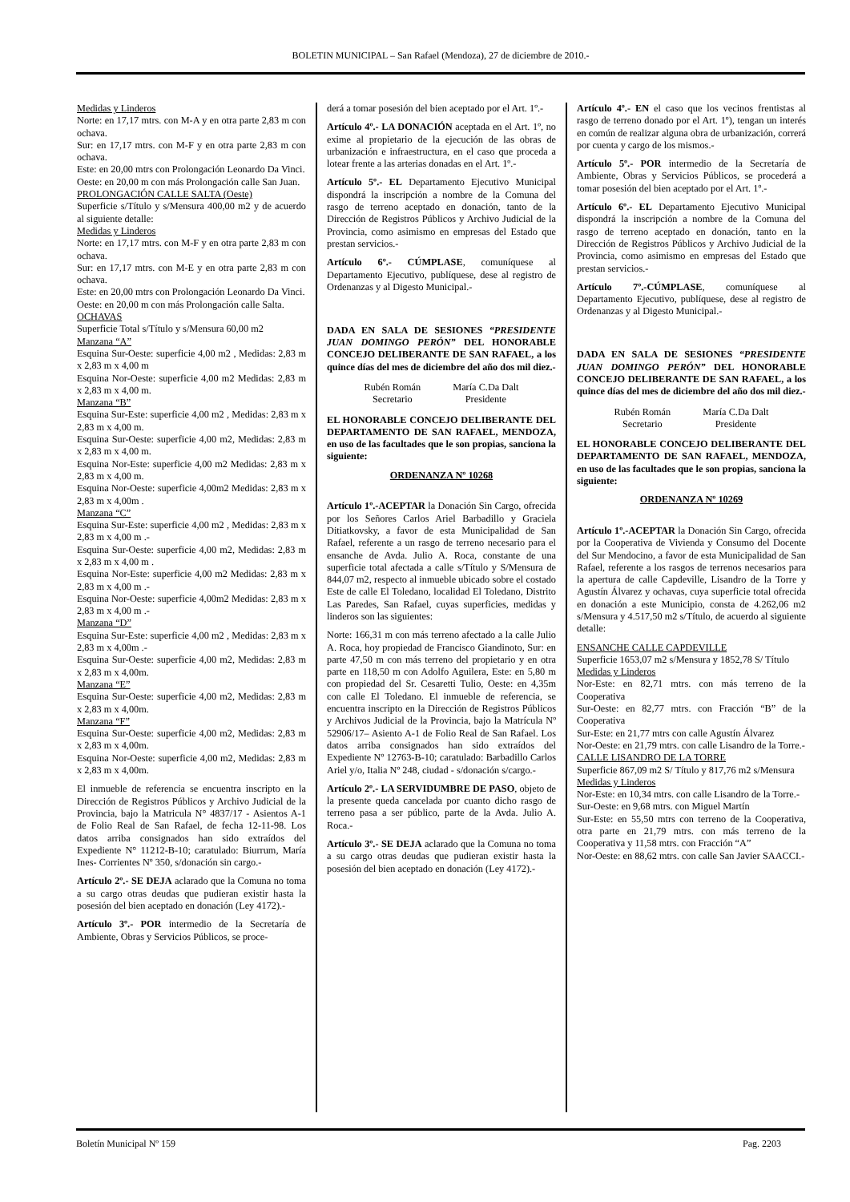BOLETIN MUNICIPAL – San Rafael (Mendoza), 27 de diciembre de 2010.-
Medidas y Linderos
Norte: en 17,17 mtrs. con M-A y en otra parte 2,83 m con ochava.
Sur: en 17,17 mtrs. con M-F y en otra parte 2,83 m con ochava.
Este: en 20,00 mtrs con Prolongación Leonardo Da Vinci.
Oeste: en 20,00 m con más Prolongación calle San Juan.
PROLONGACIÓN CALLE SALTA (Oeste)
Superficie s/Título y s/Mensura 400,00 m2 y de acuerdo al siguiente detalle:
Medidas y Linderos
Norte: en 17,17 mtrs. con M-F y en otra parte 2,83 m con ochava.
Sur: en 17,17 mtrs. con M-E y en otra parte 2,83 m con ochava.
Este: en 20,00 mtrs con Prolongación Leonardo Da Vinci.
Oeste: en 20,00 m con más Prolongación calle Salta.
OCHAVAS
Superficie Total s/Título y s/Mensura 60,00 m2
Manzana “A”
Esquina Sur-Oeste: superficie 4,00 m2 , Medidas: 2,83 m x 2,83 m x 4,00 m
Esquina Nor-Oeste: superficie 4,00 m2 Medidas: 2,83 m x 2,83 m x 4,00 m.
Manzana “B”
Esquina Sur-Este: superficie 4,00 m2 , Medidas: 2,83 m x 2,83 m x 4,00 m.
Esquina Sur-Oeste: superficie 4,00 m2, Medidas: 2,83 m x 2,83 m x 4,00 m.
Esquina Nor-Este: superficie 4,00 m2 Medidas: 2,83 m x 2,83 m x 4,00 m.
Esquina Nor-Oeste: superficie 4,00m2 Medidas: 2,83 m x 2,83 m x 4,00m .
Manzana “C”
Esquina Sur-Este: superficie 4,00 m2 , Medidas: 2,83 m x 2,83 m x 4,00 m .-
Esquina Sur-Oeste: superficie 4,00 m2, Medidas: 2,83 m x 2,83 m x 4,00 m .
Esquina Nor-Este: superficie 4,00 m2 Medidas: 2,83 m x 2,83 m x 4,00 m .-
Esquina Nor-Oeste: superficie 4,00m2 Medidas: 2,83 m x 2,83 m x 4,00 m .-
Manzana “D”
Esquina Sur-Este: superficie 4,00 m2 , Medidas: 2,83 m x 2,83 m x 4,00m .-
Esquina Sur-Oeste: superficie 4,00 m2, Medidas: 2,83 m x 2,83 m x 4,00m.
Manzana “E”
Esquina Sur-Oeste: superficie 4,00 m2, Medidas: 2,83 m x 2,83 m x 4,00m.
Manzana “F”
Esquina Sur-Oeste: superficie 4,00 m2, Medidas: 2,83 m x 2,83 m x 4,00m.
Esquina Nor-Oeste: superficie 4,00 m2, Medidas: 2,83 m x 2,83 m x 4,00m.
El inmueble de referencia se encuentra inscripto en la Dirección de Registros Públicos y Archivo Judicial de la Provincia, bajo la Matricula N° 4837/17 - Asientos A-1 de Folio Real de San Rafael, de fecha 12-11-98. Los datos arriba consignados han sido extraídos del Expediente N° 11212-B-10; caratulado: Biurrum, María Ines- Corrientes Nº 350, s/donación sin cargo.-
Artículo 2º.- SE DEJA aclarado que la Comuna no toma a su cargo otras deudas que pudieran existir hasta la posesión del bien aceptado en donación (Ley 4172).-
Artículo 3º.- POR intermedio de la Secretaría de Ambiente, Obras y Servicios Públicos, se proce-
derá a tomar posesión del bien aceptado por el Art. 1º.-
Artículo 4º.- LA DONACIÓN aceptada en el Art. 1º, no exime al propietario de la ejecución de las obras de urbanización e infraestructura, en el caso que proceda a lotear frente a las arterias donadas en el Art. 1º.-
Artículo 5º.- EL Departamento Ejecutivo Municipal dispondrá la inscripción a nombre de la Comuna del rasgo de terreno aceptado en donación, tanto de la Dirección de Registros Públicos y Archivo Judicial de la Provincia, como asimismo en empresas del Estado que prestan servicios.-
Artículo 6º.- CÚMPLASE, comuníquese al Departamento Ejecutivo, publíquese, dese al registro de Ordenanzas y al Digesto Municipal.-
DADA EN SALA DE SESIONES “PRESIDENTE JUAN DOMINGO PERÓN” DEL HONORABLE CONCEJO DELIBERANTE DE SAN RAFAEL, a los quince días del mes de diciembre del año dos mil diez.-
Rubén Román
Secretario
María C.Da Dalt
Presidente
EL HONORABLE CONCEJO DELIBERANTE DEL DEPARTAMENTO DE SAN RAFAEL, MENDOZA, en uso de las facultades que le son propias, sanciona la siguiente:
ORDENANZA Nº 10268
Artículo 1º.-ACEPTAR la Donación Sin Cargo, ofrecida por los Señores Carlos Ariel Barbadillo y Graciela Ditiatkovsky, a favor de esta Municipalidad de San Rafael, referente a un rasgo de terreno necesario para el ensanche de Avda. Julio A. Roca, constante de una superficie total afectada a calle s/Título y S/Mensura de 844,07 m2, respecto al inmueble ubicado sobre el costado Este de calle El Toledano, localidad El Toledano, Distrito Las Paredes, San Rafael, cuyas superficies, medidas y linderos son las siguientes:
Norte: 166,31 m con más terreno afectado a la calle Julio A. Roca, hoy propiedad de Francisco Giandinoto, Sur: en parte 47,50 m con más terreno del propietario y en otra parte en 118,50 m con Adolfo Aguilera, Este: en 5,80 m con propiedad del Sr. Cesaretti Tulio, Oeste: en 4,35m con calle El Toledano. El inmueble de referencia, se encuentra inscripto en la Dirección de Registros Públicos y Archivos Judicial de la Provincia, bajo la Matrícula Nº 52906/17– Asiento A-1 de Folio Real de San Rafael. Los datos arriba consignados han sido extraídos del Expediente Nº 12763-B-10; caratulado: Barbadillo Carlos Ariel y/o, Italia Nº 248, ciudad - s/donación s/cargo.-
Artículo 2º.- LA SERVIDUMBRE DE PASO, objeto de la presente queda cancelada por cuanto dicho rasgo de terreno pasa a ser público, parte de la Avda. Julio A. Roca.-
Artículo 3º.- SE DEJA aclarado que la Comuna no toma a su cargo otras deudas que pudieran existir hasta la posesión del bien aceptado en donación (Ley 4172).-
Artículo 4º.- EN el caso que los vecinos frentistas al rasgo de terreno donado por el Art. 1º), tengan un interés en común de realizar alguna obra de urbanización, correrá por cuenta y cargo de los mismos.-
Artículo 5º.- POR intermedio de la Secretaría de Ambiente, Obras y Servicios Públicos, se procederá a tomar posesión del bien aceptado por el Art. 1º.-
Artículo 6º.- EL Departamento Ejecutivo Municipal dispondrá la inscripción a nombre de la Comuna del rasgo de terreno aceptado en donación, tanto en la Dirección de Registros Públicos y Archivo Judicial de la Provincia, como asimismo en empresas del Estado que prestan servicios.-
Artículo 7º.-CÚMPLASE, comuníquese al Departamento Ejecutivo, publíquese, dese al registro de Ordenanzas y al Digesto Municipal.-
DADA EN SALA DE SESIONES “PRESIDENTE JUAN DOMINGO PERÓN” DEL HONORABLE CONCEJO DELIBERANTE DE SAN RAFAEL, a los quince días del mes de diciembre del año dos mil diez.-
Rubén Román
Secretario
María C.Da Dalt
Presidente
EL HONORABLE CONCEJO DELIBERANTE DEL DEPARTAMENTO DE SAN RAFAEL, MENDOZA, en uso de las facultades que le son propias, sanciona la siguiente:
ORDENANZA Nº 10269
Artículo 1º.-ACEPTAR la Donación Sin Cargo, ofrecida por la Cooperativa de Vivienda y Consumo del Docente del Sur Mendocino, a favor de esta Municipalidad de San Rafael, referente a los rasgos de terrenos necesarios para la apertura de calle Capdeville, Lisandro de la Torre y Agustín Álvarez y ochavas, cuya superficie total ofrecida en donación a este Municipio, consta de 4.262,06 m2 s/Mensura y 4.517,50 m2 s/Título, de acuerdo al siguiente detalle:
ENSANCHE CALLE CAPDEVILLE
Superficie 1653,07 m2 s/Mensura y 1852,78 S/ Título
Medidas y Linderos
Nor-Este: en 82,71 mtrs. con más terreno de la Cooperativa
Sur-Oeste: en 82,77 mtrs. con Fracción “B” de la Cooperativa
Sur-Este: en 21,77 mtrs con calle Agustín Álvarez
Nor-Oeste: en 21,79 mtrs. con calle Lisandro de la Torre.-
CALLE LISANDRO DE LA TORRE
Superficie 867,09 m2 S/ Título y 817,76 m2 s/Mensura
Medidas y Linderos
Nor-Este: en 10,34 mtrs. con calle Lisandro de la Torre.-
Sur-Oeste: en 9,68 mtrs. con Miguel Martín
Sur-Este: en 55,50 mtrs con terreno de la Cooperativa, otra parte en 21,79 mtrs. con más terreno de la Cooperativa y 11,58 mtrs. con Fracción “A”
Nor-Oeste: en 88,62 mtrs. con calle San Javier SAACCI.-
Boletín Municipal Nº 159 Pag. 2203